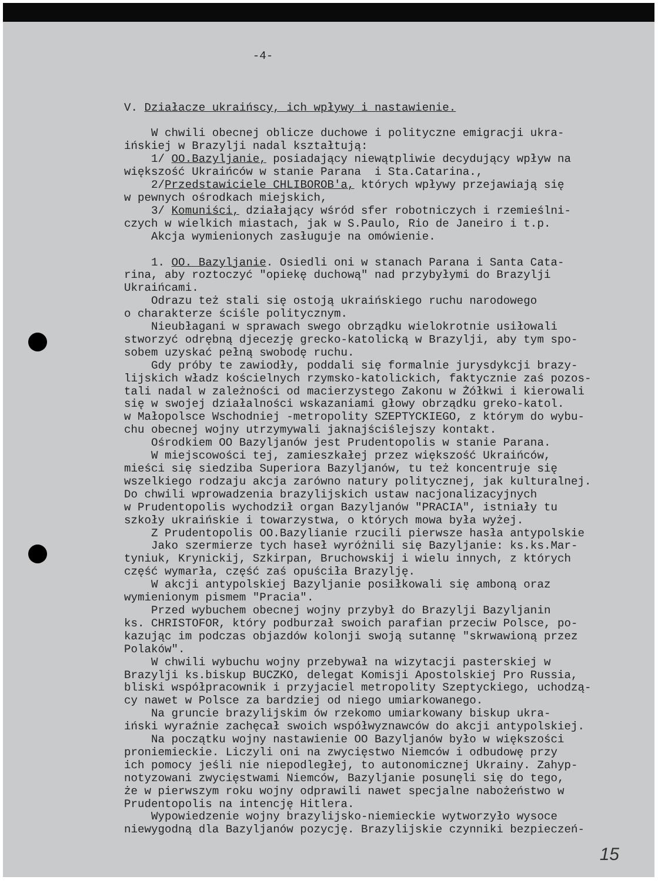-4- V. Działacze ukraińscy, ich wpływy i nastawienie. W chwili obecnej oblicze duchowe i polityczne emigracji ukra- ińskiej w Brazylji nadal kształtują: 1/ OO.Bazyljanie, posiadający niewątpliwie decydujący wpływ na większość Ukraińców w stanie Parana i Sta.Catarina., 2/Przedstawiciele CHLIBOROB'a, których wpływy przejawiają się w pewnych ośrodkach miejskich, 3/ Komuniści, działający wśród sfer robotniczych i rzemieślni- czych w wielkich miastach, jak w S.Paulo, Rio de Janeiro i t.p. Akcja wymienionych zasługuje na omówienie. 1. OO. Bazyljanie. Osiedli oni w stanach Parana i Santa Cata- rina, aby roztoczyć "opiekę duchową" nad przybyłymi do Brazylji Ukraińcami. Odrazu też stali się ostoją ukraińskiego ruchu narodowego o charakterze ściśle politycznym. Nieubłagani w sprawach swego obrządku wielokrotnie usiłowali stworzyć odrębną djecezję grecko-katolicką w Brazylji, aby tym spo- sobem uzyskać pełną swobodę ruchu. Gdy próby te zawiodły, poddali się formalnie jurysdykcji brazy- lijskich władz kościelnych rzymsko-katolickich, faktycznie zaś pozos- tali nadal w zależności od macierzystego Zakonu w Żółkwi i kierowali się w swojej działalności wskazaniami głowy obrządku greko-katol. w Małopolsce Wschodniej -metropolity SZEPTYCKIEGO, z którym do wybu- chu obecnej wojny utrzymywali jaknajściślejszy kontakt. Ośrodkiem OO Bazyljanów jest Prudentopolis w stanie Parana. W miejscowości tej, zamieszkałej przez większość Ukraińców, mieści się siedziba Superiora Bazyljanów, tu też koncentruje się wszelkiego rodzaju akcja zarówno natury politycznej, jak kulturalnej. Do chwili wprowadzenia brazylijskich ustaw nacjonalizacyjnych w Prudentopolis wychodził organ Bazyljanów "PRACIA", istniały tu szkoły ukraińskie i towarzystwa, o których mowa była wyżej. Z Prudentopolis OO.Bazylianie rzucili pierwsze hasła antypolskie Jako szermierze tych haseł wyróżnili się Bazyljanie: ks.ks.Mar- tyniuk, Krynickij, Szkirpan, Bruchowskij i wielu innych, z których część wymarła, część zaś opuściła Brazylję. W akcji antypolskiej Bazyljanie posiłkowali się amboną oraz wymienionym pismem "Pracia". Przed wybuchem obecnej wojny przybył do Brazylji Bazyljanin ks. CHRISTOFOR, który podburzał swoich parafian przeciw Polsce, po- kazując im podczas objazdów kolonji swoją sutannę "skrwawioną przez Polaków". W chwili wybuchu wojny przebywał na wizytacji pasterskiej w Brazylji ks.biskup BUCZKO, delegat Komisji Apostolskiej Pro Russia, bliski współpracownik i przyjaciel metropolity Szeptyckiego, uchodzą- cy nawet w Polsce za bardziej od niego umiarkowanego. Na gruncie brazylijskim ów rzekomo umiarkowany biskup ukra- iński wyraźnie zachęcał swoich współwyznawców do akcji antypolskiej. Na początku wojny nastawienie OO Bazyljanów było w większości proniemieckie. Liczyli oni na zwycięstwo Niemców i odbudowę przy ich pomocy jeśli nie niepodległej, to autonomicznej Ukrainy. Zahyp- notyzowani zwycięstwami Niemców, Bazyljanie posunęli się do tego, że w pierwszym roku wojny odprawili nawet specjalne nabożeństwo w Prudentopolis na intencję Hitlera. Wypowiedzenie wojny brazylijsko-niemieckie wytworzyło wysoce niewygodną dla Bazyljanów pozycję. Brazylijskie czynniki bezpieczeń-
15